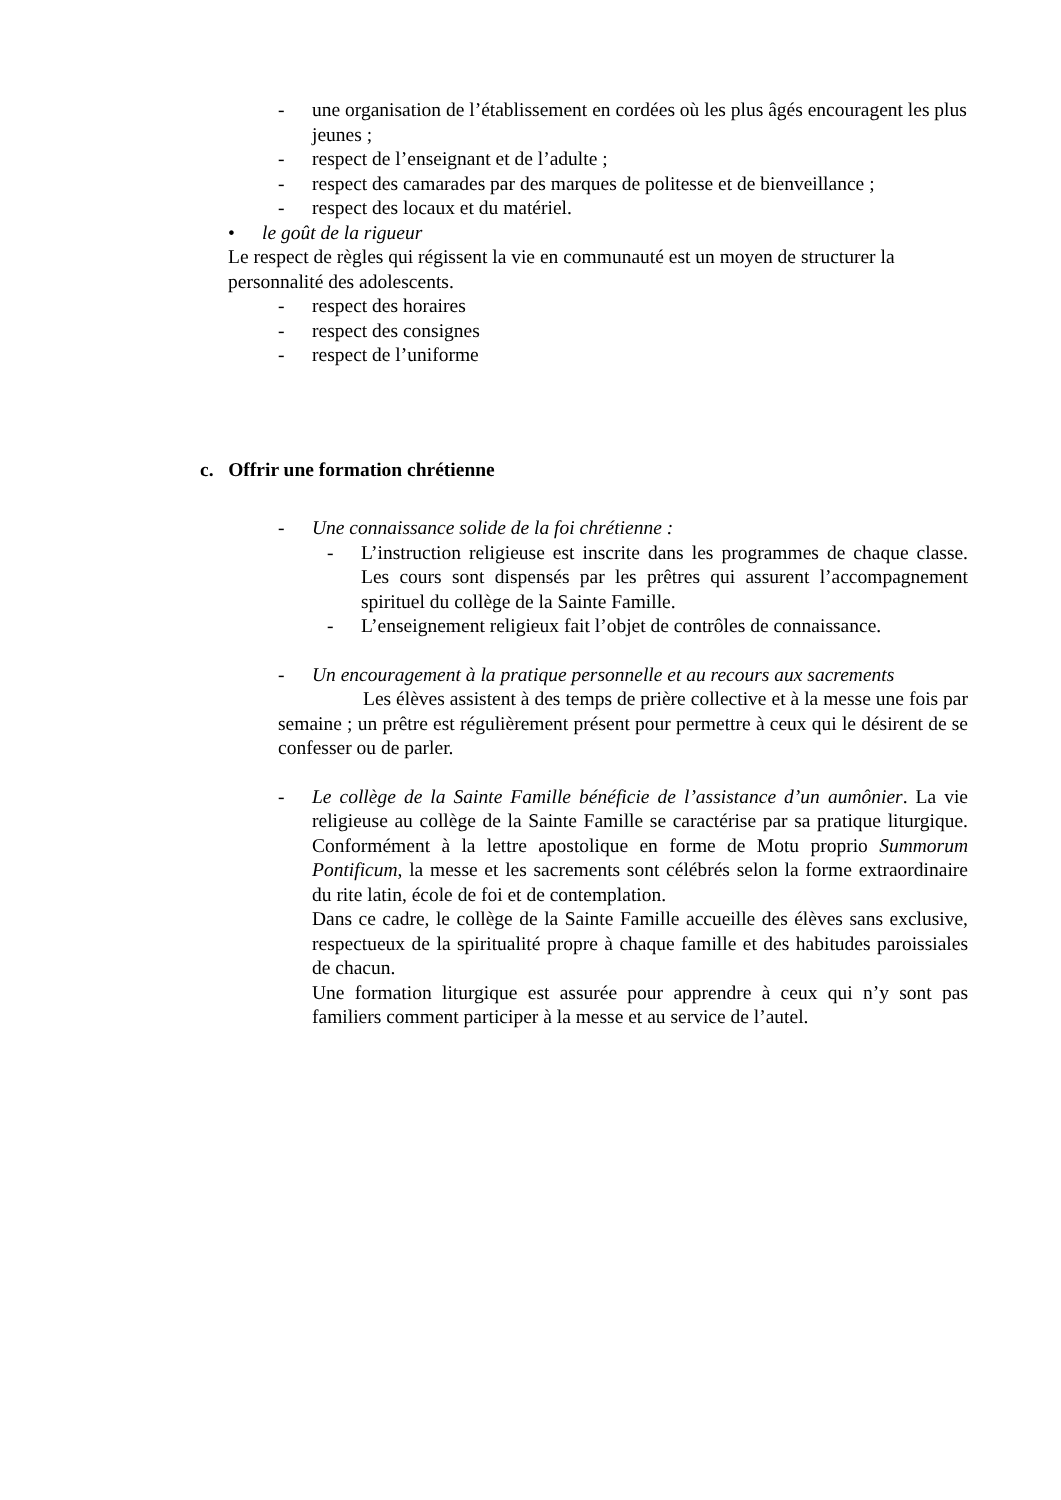- une organisation de l’établissement en cordées où les plus âgés encouragent les plus jeunes ;
- respect de l’enseignant et de l’adulte ;
- respect des camarades par des marques de politesse et de bienveillance ;
- respect des locaux et du matériel.
• le goût de la rigueur
Le respect de règles qui régissent la vie en communauté est un moyen de structurer la personnalité des adolescents.
- respect des horaires
- respect des consignes
- respect de l’uniforme
c. Offrir une formation chrétienne
- Une connaissance solide de la foi chrétienne :
- L’instruction religieuse est inscrite dans les programmes de chaque classe. Les cours sont dispensés par les prêtres qui assurent l’accompagnement spirituel du collège de la Sainte Famille.
- L’enseignement religieux fait l’objet de contrôles de connaissance.
- Un encouragement à la pratique personnelle et au recours aux sacrements
Les élèves assistent à des temps de prière collective et à la messe une fois par semaine ; un prêtre est régulièrement présent pour permettre à ceux qui le désirent de se confesser ou de parler.
- Le collège de la Sainte Famille bénéficie de l’assistance d’un aumônier. La vie religieuse au collège de la Sainte Famille se caractérise par sa pratique liturgique. Conformément à la lettre apostolique en forme de Motu proprio Summorum Pontificum, la messe et les sacrements sont célébrés selon la forme extraordinaire du rite latin, école de foi et de contemplation.
Dans ce cadre, le collège de la Sainte Famille accueille des élèves sans exclusive, respectueux de la spiritualité propre à chaque famille et des habitudes paroissiales de chacun.
Une formation liturgique est assurée pour apprendre à ceux qui n’y sont pas familiers comment participer à la messe et au service de l’autel.